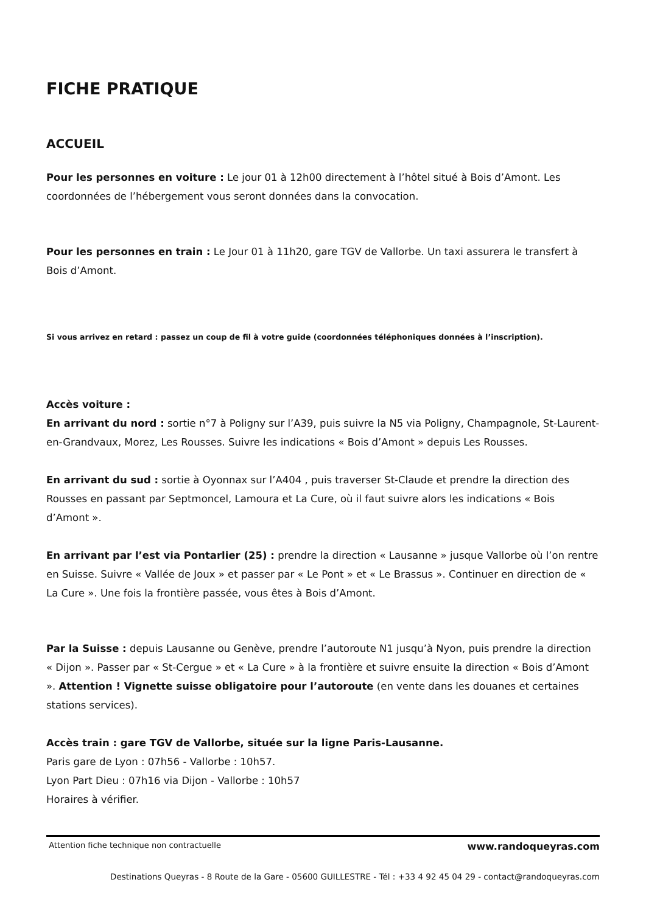FICHE PRATIQUE
ACCUEIL
Pour les personnes en voiture : Le jour 01 à 12h00 directement à l’hôtel situé à Bois d’Amont. Les coordonnées de l’hébergement vous seront données dans la convocation.
Pour les personnes en train : Le Jour 01 à 11h20, gare TGV de Vallorbe. Un taxi assurera le transfert à Bois d’Amont.
Si vous arrivez en retard : passez un coup de fil à votre guide (coordonnées téléphoniques données à l’inscription).
Accès voiture :
En arrivant du nord : sortie n°7 à Poligny sur l’A39, puis suivre la N5 via Poligny, Champagnole, St-Laurent-en-Grandvaux, Morez, Les Rousses. Suivre les indications « Bois d’Amont » depuis Les Rousses.
En arrivant du sud : sortie à Oyonnax sur l’A404 , puis traverser St-Claude et prendre la direction des Rousses en passant par Septmoncel, Lamoura et La Cure, où il faut suivre alors les indications « Bois d’Amont ».
En arrivant par l’est via Pontarlier (25) : prendre la direction « Lausanne » jusque Vallorbe où l’on rentre en Suisse. Suivre « Vallée de Joux » et passer par « Le Pont » et « Le Brassus ». Continuer en direction de « La Cure ». Une fois la frontière passée, vous êtes à Bois d’Amont.
Par la Suisse : depuis Lausanne ou Genève, prendre l’autoroute N1 jusqu’à Nyon, puis prendre la direction « Dijon ». Passer par « St-Cergue » et « La Cure » à la frontière et suivre ensuite la direction « Bois d’Amont ». Attention ! Vignette suisse obligatoire pour l’autoroute (en vente dans les douanes et certaines stations services).
Accès train : gare TGV de Vallorbe, située sur la ligne Paris-Lausanne.
Paris gare de Lyon : 07h56 - Vallorbe : 10h57.
Lyon Part Dieu : 07h16 via Dijon - Vallorbe : 10h57
Horaires à vérifier.
Attention fiche technique non contractuelle www.randoqueyras.com
Destinations Queyras - 8 Route de la Gare - 05600 GUILLESTRE - Tél : +33 4 92 45 04 29 - contact@randoqueyras.com